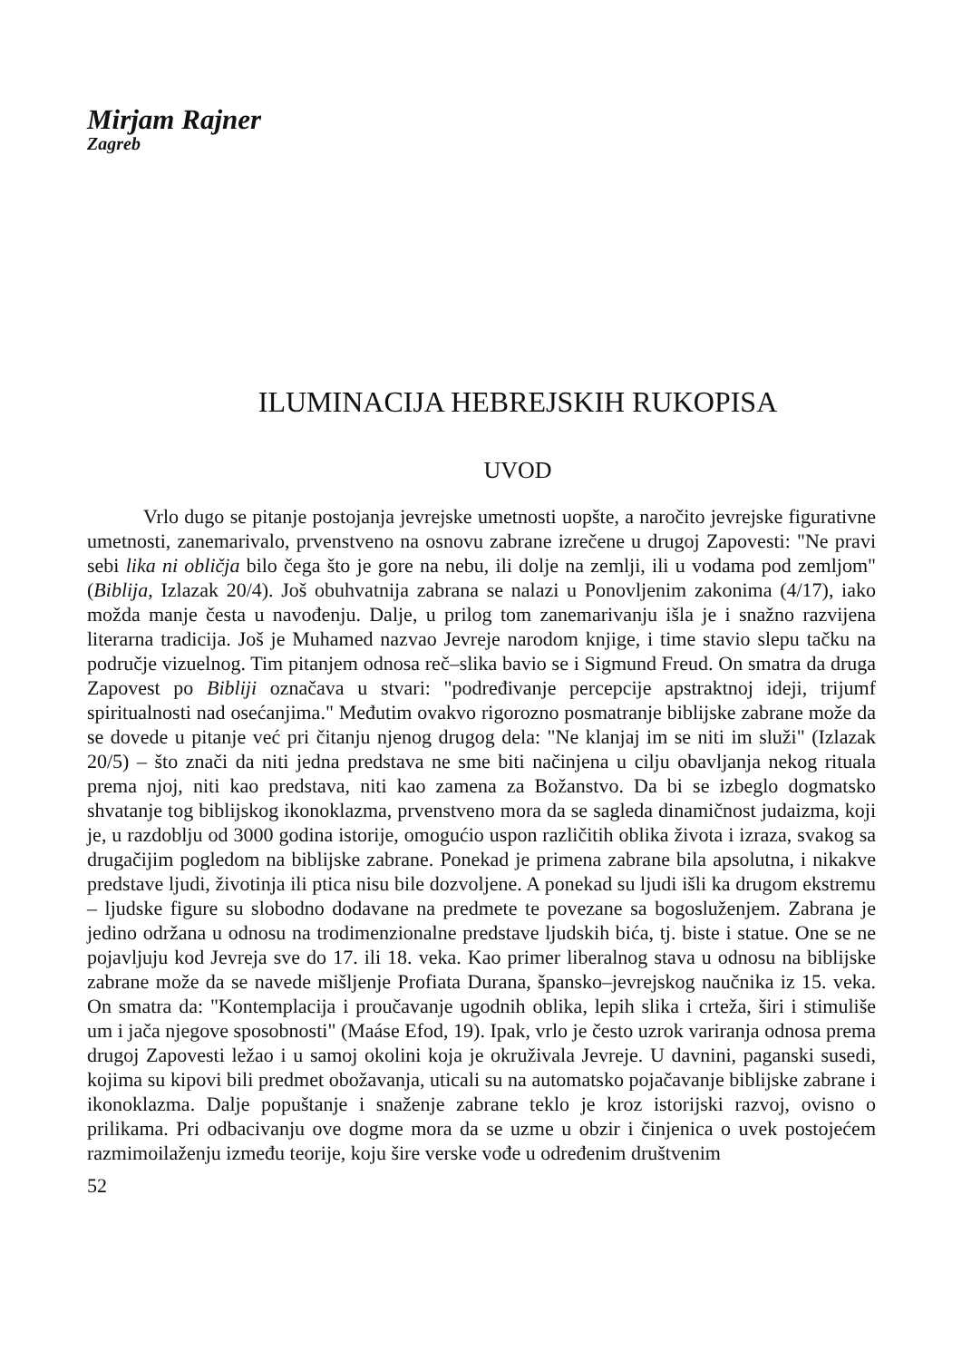Mirjam Rajner
Zagreb
ILUMINACIJA HEBREJSKIH RUKOPISA
UVOD
Vrlo dugo se pitanje postojanja jevrejske umetnosti uopšte, a naročito jevrejske figurativne umetnosti, zanemarivalo, prvenstveno na osnovu zabrane izrečene u drugoj Zapovesti: "Ne pravi sebi lika ni obličja bilo čega što je gore na nebu, ili dolje na zemlji, ili u vodama pod zemljom" (Biblija, Izlazak 20/4). Još obuhvatnija zabrana se nalazi u Ponovljenim zakonima (4/17), iako možda manje česta u navođenju. Dalje, u prilog tom zanemarivanju išla je i snažno razvijena literarna tradicija. Još je Muhamed nazvao Jevreje narodom knjige, i time stavio slepu tačku na područje vizuelnog. Tim pitanjem odnosa reč–slika bavio se i Sigmund Freud. On smatra da druga Zapovest po Bibliji označava u stvari: "podređivanje percepcije apstraktnoj ideji, trijumf spiritualnosti nad osećanjima." Međutim ovakvo rigorozno posmatranje biblijske zabrane može da se dovede u pitanje već pri čitanju njenog drugog dela: "Ne klanjaj im se niti im služi" (Izlazak 20/5) – što znači da niti jedna predstava ne sme biti načinjena u cilju obavljanja nekog rituala prema njoj, niti kao predstava, niti kao zamena za Božanstvo. Da bi se izbeglo dogmatsko shvatanje tog biblijskog ikonoklazma, prvenstveno mora da se sagleda dinamičnost judaizma, koji je, u razdoblju od 3000 godina istorije, omogućio uspon različitih oblika života i izraza, svakog sa drugačijim pogledom na biblijske zabrane. Ponekad je primena zabrane bila apsolutna, i nikakve predstave ljudi, životinja ili ptica nisu bile dozvoljene. A ponekad su ljudi išli ka drugom ekstremu – ljudske figure su slobodno dodavane na predmete te povezane sa bogosluženjem. Zabrana je jedino održana u odnosu na trodimenzionalne predstave ljudskih bića, tj. biste i statue. One se ne pojavljuju kod Jevreja sve do 17. ili 18. veka. Kao primer liberalnog stava u odnosu na biblijske zabrane može da se navede mišljenje Profiata Durana, špansko–jevrejskog naučnika iz 15. veka. On smatra da: "Kontemplacija i proučavanje ugodnih oblika, lepih slika i crteža, širi i stimuliše um i jača njegove sposobnosti" (Maáse Efod, 19). Ipak, vrlo je često uzrok variranja odnosa prema drugoj Zapovesti ležao i u samoj okolini koja je okruživala Jevreje. U davnini, paganski susedi, kojima su kipovi bili predmet obožavanja, uticali su na automatsko pojačavanje biblijske zabrane i ikonoklazma. Dalje popuštanje i snaženje zabrane teklo je kroz istorijski razvoj, ovisno o prilikama. Pri odbacivanju ove dogme mora da se uzme u obzir i činjenica o uvek postojećem razmimoilaženju između teorije, koju šire verske vođe u određenim društvenim
52